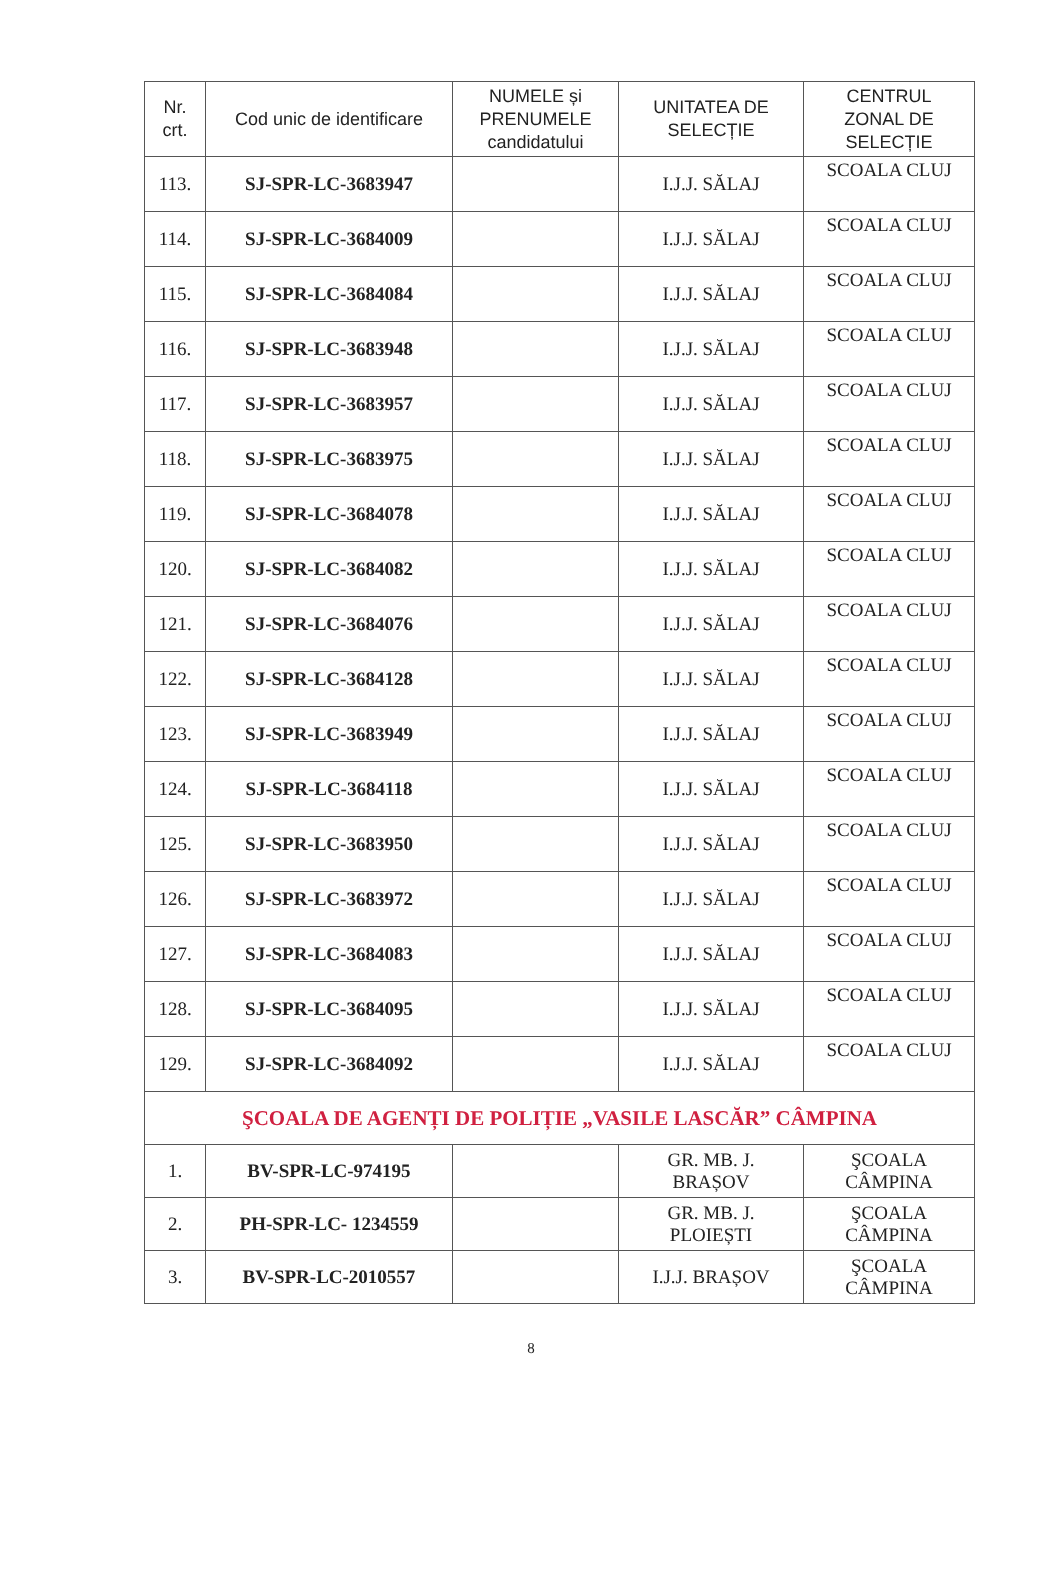| Nr. crt. | Cod unic de identificare | NUMELE și PRENUMELE candidatului | UNITATEA DE SELECȚIE | CENTRUL ZONAL DE SELECȚIE |
| --- | --- | --- | --- | --- |
| 113. | SJ-SPR-LC-3683947 | | I.J.J. SĂLAJ | SCOALA CLUJ |
| 114. | SJ-SPR-LC-3684009 | | I.J.J. SĂLAJ | SCOALA CLUJ |
| 115. | SJ-SPR-LC-3684084 | | I.J.J. SĂLAJ | SCOALA CLUJ |
| 116. | SJ-SPR-LC-3683948 | | I.J.J. SĂLAJ | SCOALA CLUJ |
| 117. | SJ-SPR-LC-3683957 | | I.J.J. SĂLAJ | SCOALA CLUJ |
| 118. | SJ-SPR-LC-3683975 | | I.J.J. SĂLAJ | SCOALA CLUJ |
| 119. | SJ-SPR-LC-3684078 | | I.J.J. SĂLAJ | SCOALA CLUJ |
| 120. | SJ-SPR-LC-3684082 | | I.J.J. SĂLAJ | SCOALA CLUJ |
| 121. | SJ-SPR-LC-3684076 | | I.J.J. SĂLAJ | SCOALA CLUJ |
| 122. | SJ-SPR-LC-3684128 | | I.J.J. SĂLAJ | SCOALA CLUJ |
| 123. | SJ-SPR-LC-3683949 | | I.J.J. SĂLAJ | SCOALA CLUJ |
| 124. | SJ-SPR-LC-3684118 | | I.J.J. SĂLAJ | SCOALA CLUJ |
| 125. | SJ-SPR-LC-3683950 | | I.J.J. SĂLAJ | SCOALA CLUJ |
| 126. | SJ-SPR-LC-3683972 | | I.J.J. SĂLAJ | SCOALA CLUJ |
| 127. | SJ-SPR-LC-3684083 | | I.J.J. SĂLAJ | SCOALA CLUJ |
| 128. | SJ-SPR-LC-3684095 | | I.J.J. SĂLAJ | SCOALA CLUJ |
| 129. | SJ-SPR-LC-3684092 | | I.J.J. SĂLAJ | SCOALA CLUJ |
| ŞCOALA DE AGENȚI DE POLIȚIE „VASILE LASCĂR” CÂMPINA | | | | |
| 1. | BV-SPR-LC-974195 | | GR. MB. J. BRAȘOV | ŞCOALA CÂMPINA |
| 2. | PH-SPR-LC- 1234559 | | GR. MB. J. PLOIEȘTI | ŞCOALA CÂMPINA |
| 3. | BV-SPR-LC-2010557 | | I.J.J. BRAȘOV | ŞCOALA CÂMPINA |
8